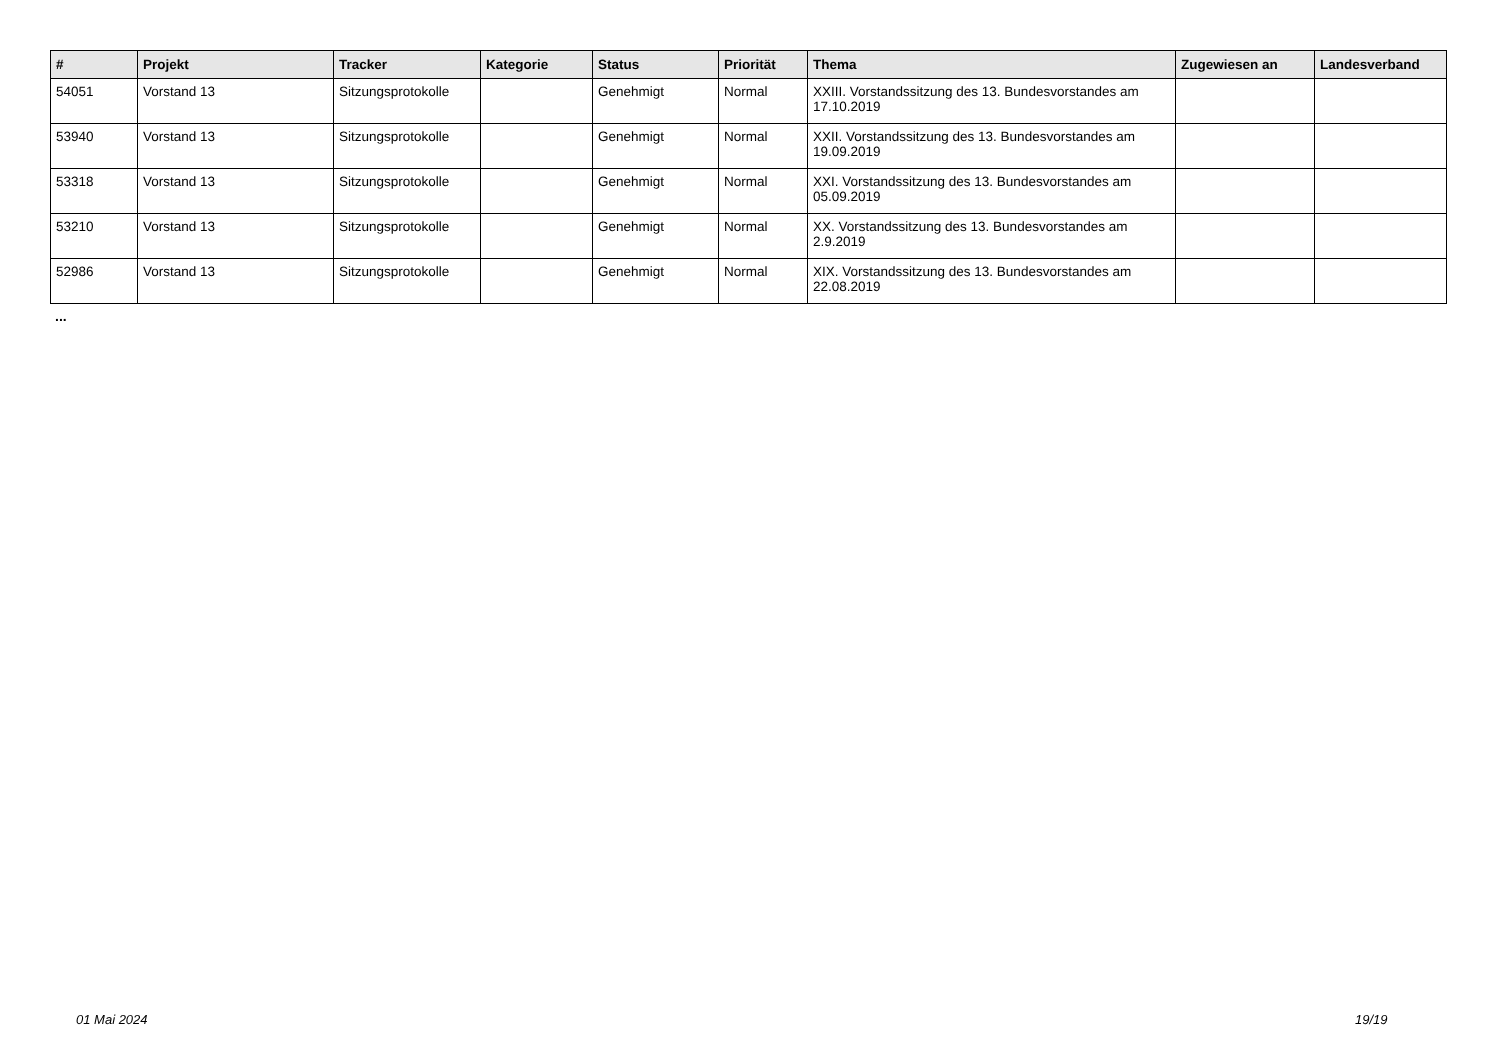| # | Projekt | Tracker | Kategorie | Status | Priorität | Thema | Zugewiesen an | Landesverband |
| --- | --- | --- | --- | --- | --- | --- | --- | --- |
| 54051 | Vorstand 13 | Sitzungsprotokolle | | Genehmigt | Normal | XXIII. Vorstandssitzung des 13. Bundesvorstandes am 17.10.2019 | | |
| 53940 | Vorstand 13 | Sitzungsprotokolle | | Genehmigt | Normal | XXII. Vorstandssitzung des 13. Bundesvorstandes am 19.09.2019 | | |
| 53318 | Vorstand 13 | Sitzungsprotokolle | | Genehmigt | Normal | XXI. Vorstandssitzung des 13. Bundesvorstandes am 05.09.2019 | | |
| 53210 | Vorstand 13 | Sitzungsprotokolle | | Genehmigt | Normal | XX. Vorstandssitzung des 13. Bundesvorstandes am 2.9.2019 | | |
| 52986 | Vorstand 13 | Sitzungsprotokolle | | Genehmigt | Normal | XIX. Vorstandssitzung des 13. Bundesvorstandes am 22.08.2019 | | |
...
01 Mai 2024 19/19